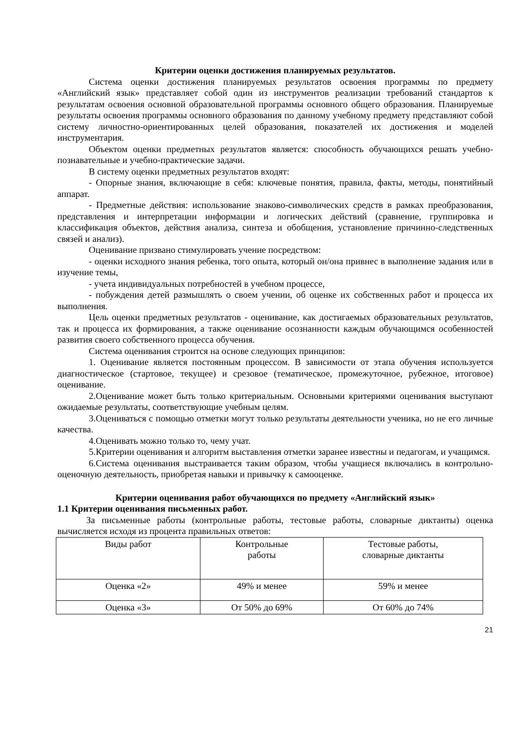Критерии оценки достижения планируемых результатов.
Система оценки достижения планируемых результатов освоения программы по предмету «Английский язык» представляет собой один из инструментов реализации требований стандартов к результатам освоения основной образовательной программы основного общего образования. Планируемые результаты освоения программы основного образования по данному учебному предмету представляют собой систему личностно-ориентированных целей образования, показателей их достижения и моделей инструментария.
Объектом оценки предметных результатов является: способность обучающихся решать учебно-познавательные и учебно-практические задачи.
В систему оценки предметных результатов входят:
- Опорные знания, включающие в себя: ключевые понятия, правила, факты, методы, понятийный аппарат.
- Предметные действия: использование знаково-символических средств в рамках преобразования, представления и интерпретации информации и логических действий (сравнение, группировка и классификация объектов, действия анализа, синтеза и обобщения, установление причинно-следственных связей и анализ).
Оценивание призвано стимулировать учение посредством:
- оценки исходного знания ребенка, того опыта, который он/она привнес в выполнение задания или в изучение темы,
- учета индивидуальных потребностей в учебном процессе,
- побуждения детей размышлять о своем учении, об оценке их собственных работ и процесса их выполнения.
Цель оценки предметных результатов - оценивание, как достигаемых образовательных результатов, так и процесса их формирования, а также оценивание осознанности каждым обучающимся особенностей развития своего собственного процесса обучения.
Система оценивания строится на основе следующих принципов:
1. Оценивание является постоянным процессом. В зависимости от этапа обучения используется диагностическое (стартовое, текущее) и срезовое (тематическое, промежуточное, рубежное, итоговое) оценивание.
2.Оценивание может быть только критериальным. Основными критериями оценивания выступают ожидаемые результаты, соответствующие учебным целям.
3.Оцениваться с помощью отметки могут только результаты деятельности ученика, но не его личные качества.
4.Оценивать можно только то, чему учат.
5.Критерии оценивания и алгоритм выставления отметки заранее известны и педагогам, и учащимся.
6.Система оценивания выстраивается таким образом, чтобы учащиеся включались в контрольно-оценочную деятельность, приобретая навыки и привычку к самооценке.
Критерии оценивания работ обучающихся по предмету «Английский язык»
1.1 Критерии оценивания письменных работ.
За письменные работы (контрольные работы, тестовые работы, словарные диктанты) оценка вычисляется исходя из процента правильных ответов:
| Виды работ | Контрольные работы | Тестовые работы, словарные диктанты |
| Оценка «2» | 49% и менее | 59% и менее |
| Оценка «3» | От 50% до 69% | От 60% до 74% |
21